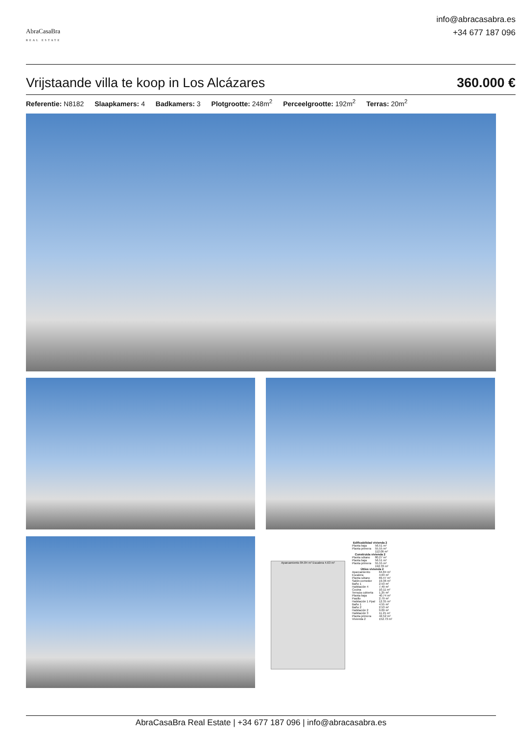AbraCasaBra
REAL ESTATE
info@abracasabra.es
+34 677 187 096
Vrijstaande villa te koop in Los Alcázares
360.000 €
Referentie: N8182 Slaapkamers: 4 Badkamers: 3 Plotgrootte: 248m<sup>2</sup> Perceelgrootte: 192m<sup>2</sup> Terras: 20m<sup>2</sup>
Aparcamiento 84.84 m² Escalera 4.63 m²
| Edificabilidad vivienda 2 | |
| --- | --- |
| Planta baja | 56.51 m² |
| Planta primera | 55.55 m² |
| | 112.06 m² |
| Construida vivienda 2 | |
| --- | --- |
| Planta sótano | 80.27 m² |
| Planta baja | 56.51 m² |
| Planta primera | 55.55 m² |
| | 192.33 m² |
| Útiles vivienda 2 | |
| --- | --- |
| Aparcamiento | 64.84 m² |
| Escalera | 4.63 m² |
| Planta sótano | 69.47 m² |
| Salón-comedor | 19.36 m² |
| Baño 1 | 2.53 m² |
| Habitación 4 | 7.49 m² |
| Cocina | 10.11 m² |
| Terraza cubierta | 1.25 m² |
| Planta baja | 40.74 m² |
| Pasillo | 2.79 m² |
| Habitación 1 Ppal | 12.35 m² |
| Baño 1 | 4.55 m² |
| Baño 2 | 2.53 m² |
| Habitación 2 | 9.09 m² |
| Habitación 3 | 11.21 m² |
| Planta primera | 42.52 m² |
| Vivienda 2 | 152.73 m² |
AbraCasaBra Real Estate | +34 677 187 096 | info@abracasabra.es